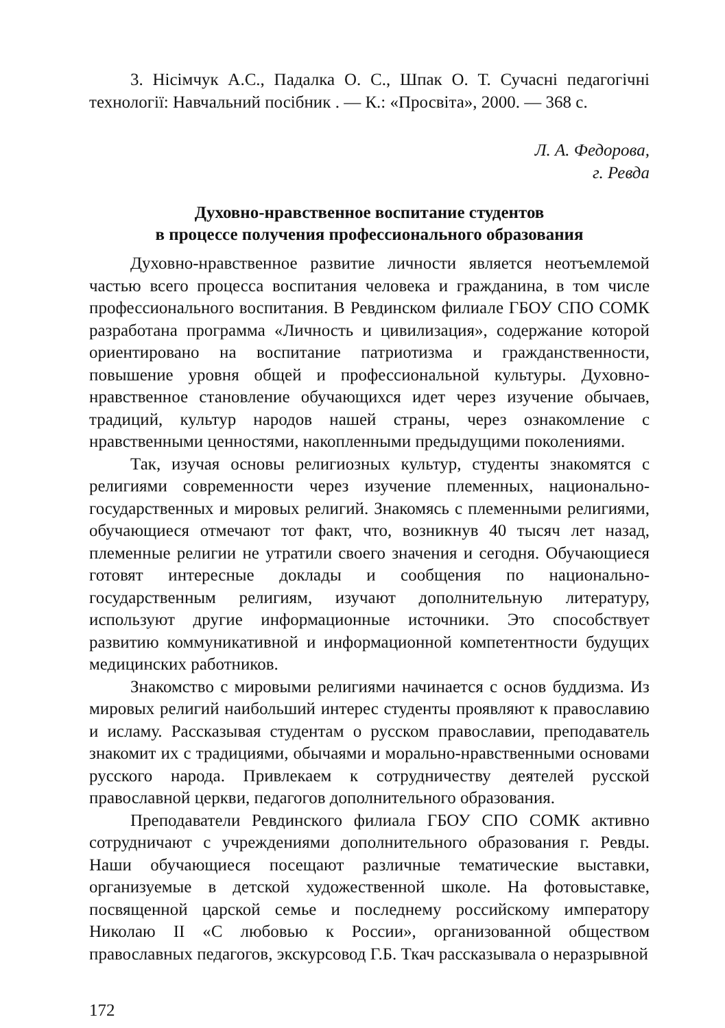3. Нісімчук А.С., Падалка О. С., Шпак О. Т. Сучасні педагогічні технології: Навчальний посібник . — К.: «Просвіта», 2000. — 368 с.
Л. А. Федорова,
г. Ревда
Духовно-нравственное воспитание студентов
в процессе получения профессионального образования
Духовно-нравственное развитие личности является неотъемлемой частью всего процесса воспитания человека и гражданина, в том числе профессионального воспитания. В Ревдинском филиале ГБОУ СПО СОМК разработана программа «Личность и цивилизация», содержание которой ориентировано на воспитание патриотизма и гражданственности, повышение уровня общей и профессиональной культуры. Духовно-нравственное становление обучающихся идет через изучение обычаев, традиций, культур народов нашей страны, через ознакомление с нравственными ценностями, накопленными предыдущими поколениями.
Так, изучая основы религиозных культур, студенты знакомятся с религиями современности через изучение племенных, национально-государственных и мировых религий. Знакомясь с племенными религиями, обучающиеся отмечают тот факт, что, возникнув 40 тысяч лет назад, племенные религии не утратили своего значения и сегодня. Обучающиеся готовят интересные доклады и сообщения по национально-государственным религиям, изучают дополнительную литературу, используют другие информационные источники. Это способствует развитию коммуникативной и информационной компетентности будущих медицинских работников.
Знакомство с мировыми религиями начинается с основ буддизма. Из мировых религий наибольший интерес студенты проявляют к православию и исламу. Рассказывая студентам о русском православии, преподаватель знакомит их с традициями, обычаями и морально-нравственными основами русского народа. Привлекаем к сотрудничеству деятелей русской православной церкви, педагогов дополнительного образования.
Преподаватели Ревдинского филиала ГБОУ СПО СОМК активно сотрудничают с учреждениями дополнительного образования г. Ревды. Наши обучающиеся посещают различные тематические выставки, организуемые в детской художественной школе. На фотовыставке, посвященной царской семье и последнему российскому императору Николаю II «С любовью к России», организованной обществом православных педагогов, экскурсовод Г.Б. Ткач рассказывала о неразрывной
172